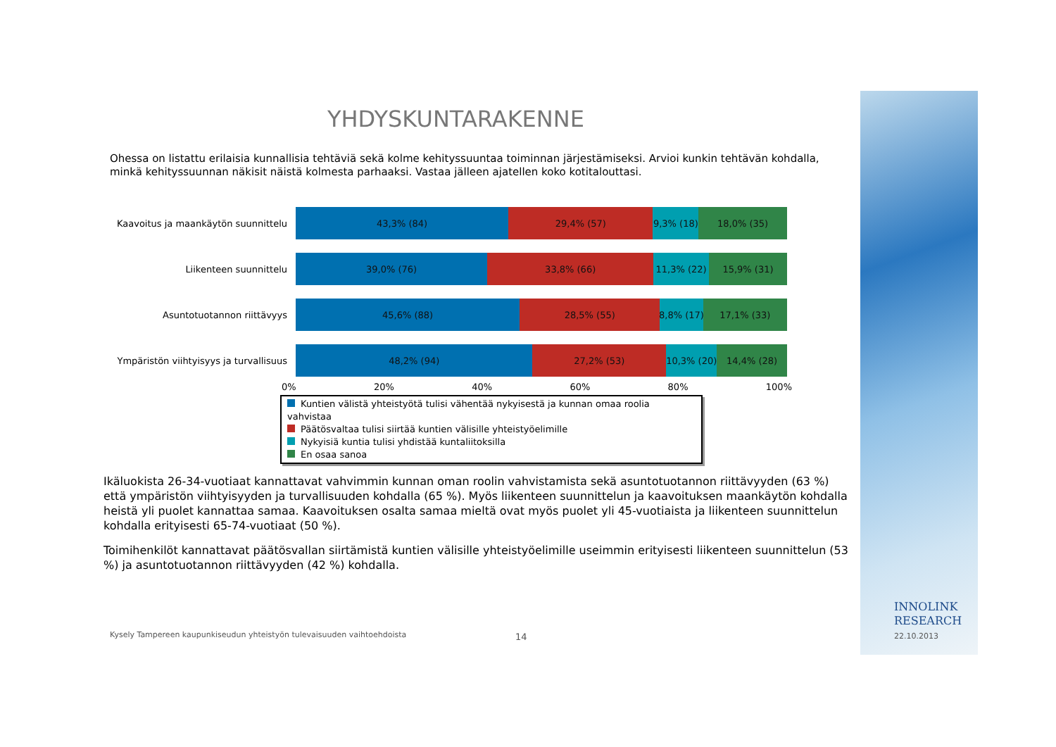YHDYSKUNTARAKENNE
Ohessa on listattu erilaisia kunnallisia tehtäviä sekä kolme kehityssuuntaa toiminnan järjestämiseksi. Arvioi kunkin tehtävän kohdalla, minkä kehityssuunnan näkisit näistä kolmesta parhaaksi. Vastaa jälleen ajatellen koko kotitalouttasi.
Kaavoitus ja maankäytön suunnittelu
43,3% (84) 29,4% (57) 9,3% (18) 18,0% (35)
Liikenteen suunnittelu
39,0% (76) 33,8% (66) 11,3% (22) 15,9% (31)
Asuntotuotannon riittävyys
45,6% (88) 28,5% (55) 8,8% (17) 17,1% (33)
Ympäristön viihtyisyys ja turvallisuus
48,2% (94) 27,2% (53) 10,3% (20) 14,4% (28)
0% 20% 40% 60% 80% 100%
Kuntien välistä yhteistyötä tulisi vähentää nykyisestä ja kunnan omaa roolia vahvistaa
Päätösvaltaa tulisi siirtää kuntien välisille yhteistyöelimille
Nykyisiä kuntia tulisi yhdistää kuntaliitoksilla
En osaa sanoa
Ikäluokista 26-34-vuotiaat kannattavat vahvimmin kunnan oman roolin vahvistamista sekä asuntotuotannon riittävyyden (63 %) että ympäristön viihtyisyyden ja turvallisuuden kohdalla (65 %). Myös liikenteen suunnittelun ja kaavoituksen maankäytön kohdalla heistä yli puolet kannattaa samaa. Kaavoituksen osalta samaa mieltä ovat myös puolet yli 45-vuotiaista ja liikenteen suunnittelun kohdalla erityisesti 65-74-vuotiaat (50 %).
Toimihenkilöt kannattavat päätösvallan siirtämistä kuntien välisille yhteistyöelimille useimmin erityisesti liikenteen suunnittelun (53 %) ja asuntotuotannon riittävyyden (42 %) kohdalla.
Kysely Tampereen kaupunkiseudun yhteistyön tulevaisuuden vaihtoehdoista
14
INNOLINK
RESEARCH
22.10.2013